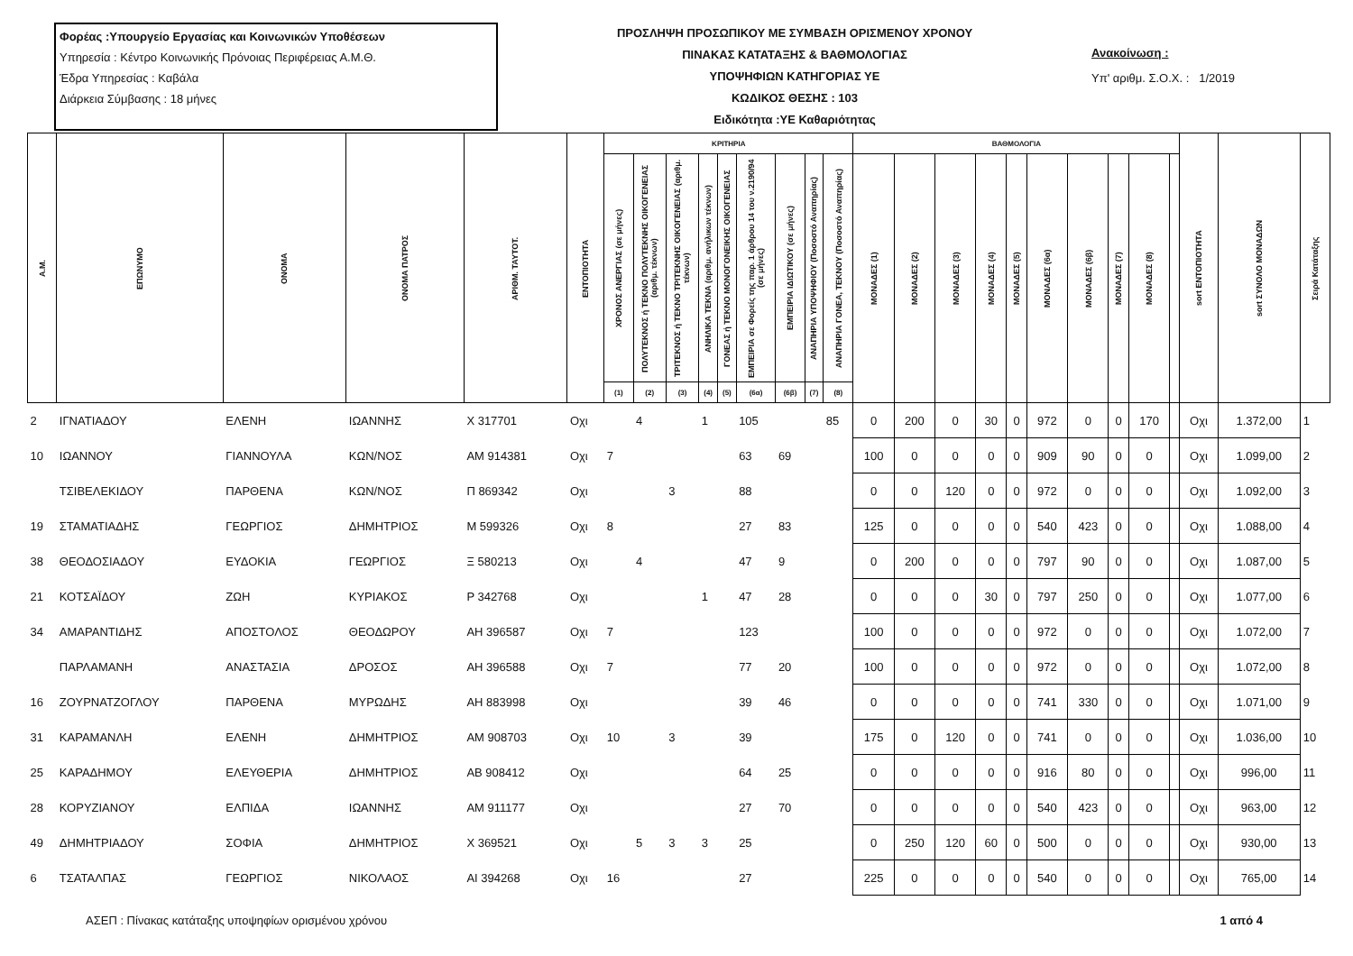Φορέας :Υπουργείο Εργασίας και Κοινωνικών Υποθέσεων
Υπηρεσία : Κέντρο Κοινωνικής Πρόνοιας Περιφέρειας Α.Μ.Θ.
Έδρα Υπηρεσίας : Καβάλα
Διάρκεια Σύμβασης : 18 μήνες
ΠΡΟΣΛΗΨΗ ΠΡΟΣΩΠΙΚΟΥ ΜΕ ΣΥΜΒΑΣΗ ΟΡΙΣΜΕΝΟΥ ΧΡΟΝΟΥ
ΠΙΝΑΚΑΣ ΚΑΤΑΤΑΞΗΣ & ΒΑΘΜΟΛΟΓΙΑΣ
ΥΠΟΨΗΦΙΩΝ ΚΑΤΗΓΟΡΙΑΣ ΥΕ
ΚΩΔΙΚΟΣ ΘΕΣΗΣ : 103
Ειδικότητα :ΥΕ Καθαριότητας
Ανακοίνωση :
Υπ' αριθμ. Σ.Ο.Χ. : 1/2019
| Α.Μ. | ΕΠΩΝΥΜΟ | ΟΝΟΜΑ | ΟΝΟΜΑ ΠΑΤΡΟΣ | ΑΡΙΘΜ. ΤΑΥΤΟΤ. | ΕΝΤΟΠΙΟΤΗΤΑ | ΚΡΙΤΗΡΙΑ | | | | | | | | | ΒΑΘΜΟΛΟΓΙΑ | | | | | | | | | | sort ΕΝΤΟΠΙΟΤΗΤΑ | sort ΣΥΝΟΛΟ ΜΟΝΑΔΩΝ | Σειρά Κατάταξης |
| --- | --- | --- | --- | --- | --- | --- | --- | --- | --- | --- | --- | --- | --- | --- | --- | --- | --- | --- | --- | --- | --- | --- | --- | --- | --- | --- | --- |
| | | | | | | ΧΡΟΝΟΣ ΑΝΕΡΓΙΑΣ (σε μήνες) | ΠΟΛΥΤΕΚΝΟΣ ή ΤΕΚΝΟ ΠΟΛΥΤΕΚΝΗΣ ΟΙΚΟΓΕΝΕΙΑΣ (αριθμ. τέκνων) | ΤΡΙΤΕΚΝΟΣ ή ΤΕΚΝΟ ΤΡΙΤΕΚΝΗΣ ΟΙΚΟΓΕΝΕΙΑΣ (αριθμ. τέκνων) | ΑΝΗΛΙΚΑ ΤΕΚΝΑ (αριθμ. ανήλικων τέκνων) | ΓΟΝΕΑΣ ή ΤΕΚΝΟ ΜΟΝΟΓΟΝΕΙΚΗΣ ΟΙΚΟΓΕΝΕΙΑΣ | ΕΜΠΕΙΡΙΑ σε Φορείς της παρ. 1 άρθρου 14 του ν.2190/94 (σε μήνες) | ΕΜΠΕΙΡΙΑ ΙΔΙΩΤΙΚΟΥ (σε μήνες) | ΑΝΑΠΗΡΙΑ ΥΠΟΨΗΦΙΟΥ (Ποσοστό Αναπηρίας) | ΑΝΑΠΗΡΙΑ ΓΟΝΕΑ, ΤΕΚΝΟΥ (Ποσοστό Αναπηρίας) | ΜΟΝΑΔΕΣ (1) | ΜΟΝΑΔΕΣ (2) | ΜΟΝΑΔΕΣ (3) | ΜΟΝΑΔΕΣ (4) | ΜΟΝΑΔΕΣ (5) | ΜΟΝΑΔΕΣ (6α) | ΜΟΝΑΔΕΣ (6β) | ΜΟΝΑΔΕΣ (7) | ΜΟΝΑΔΕΣ (8) | | | | |
| | | | | | | (1) | (2) | (3) | (4) | (5) | (6α) | (6β) | (7) | (8) | | | | | | | | | | | | | |
| 2 | ΙΓΝΑΤΙΑΔΟΥ | ΕΛΕΝΗ | ΙΩΑΝΝΗΣ | Χ 317701 | Οχι | | 4 | | 1 | | 105 | | | 85 | 0 | 200 | 0 | 30 | 0 | 972 | 0 | 0 | 170 | | Οχι | 1.372,00 | 1 |
| 10 | ΙΩΑΝΝΟΥ | ΓΙΑΝΝΟΥΛΑ | ΚΩΝ/ΝΟΣ | ΑΜ 914381 | Οχι | 7 | | | | | 63 | 69 | | | 100 | 0 | 0 | 0 | 0 | 909 | 90 | 0 | 0 | | Οχι | 1.099,00 | 2 |
| | ΤΣΙΒΕΛΕΚΙΔΟΥ | ΠΑΡΘΕΝΑ | ΚΩΝ/ΝΟΣ | Π 869342 | Οχι | | | 3 | | | 88 | | | | 0 | 0 | 120 | 0 | 0 | 972 | 0 | 0 | 0 | | Οχι | 1.092,00 | 3 |
| 19 | ΣΤΑΜΑΤΙΑΔΗΣ | ΓΕΩΡΓΙΟΣ | ΔΗΜΗΤΡΙΟΣ | Μ 599326 | Οχι | 8 | | | | | 27 | 83 | | | 125 | 0 | 0 | 0 | 0 | 540 | 423 | 0 | 0 | | Οχι | 1.088,00 | 4 |
| 38 | ΘΕΟΔΟΣΙΑΔΟΥ | ΕΥΔΟΚΙΑ | ΓΕΩΡΓΙΟΣ | Ξ 580213 | Οχι | | 4 | | | | 47 | 9 | | | 0 | 200 | 0 | 0 | 0 | 797 | 90 | 0 | 0 | | Οχι | 1.087,00 | 5 |
| 21 | ΚΟΤΣΑΪΔΟΥ | ΖΩΗ | ΚΥΡΙΑΚΟΣ | Ρ 342768 | Οχι | | | | 1 | | 47 | 28 | | | 0 | 0 | 0 | 30 | 0 | 797 | 250 | 0 | 0 | | Οχι | 1.077,00 | 6 |
| 34 | ΑΜΑΡΑΝΤΙΔΗΣ | ΑΠΟΣΤΟΛΟΣ | ΘΕΟΔΩΡΟΥ | ΑΗ 396587 | Οχι | 7 | | | | | 123 | | | | 100 | 0 | 0 | 0 | 0 | 972 | 0 | 0 | 0 | | Οχι | 1.072,00 | 7 |
| | ΠΑΡΛΑΜΑΝΗ | ΑΝΑΣΤΑΣΙΑ | ΔΡΟΣΟΣ | ΑΗ 396588 | Οχι | 7 | | | | | 77 | 20 | | | 100 | 0 | 0 | 0 | 0 | 972 | 0 | 0 | 0 | | Οχι | 1.072,00 | 8 |
| 16 | ΖΟΥΡΝΑΤΖΟΓΛΟΥ | ΠΑΡΘΕΝΑ | ΜΥΡΩΔΗΣ | ΑΗ 883998 | Οχι | | | | | | 39 | 46 | | | 0 | 0 | 0 | 0 | 0 | 741 | 330 | 0 | 0 | | Οχι | 1.071,00 | 9 |
| 31 | ΚΑΡΑΜΑΝΛΗ | ΕΛΕΝΗ | ΔΗΜΗΤΡΙΟΣ | ΑΜ 908703 | Οχι | 10 | | 3 | | | 39 | | | | 175 | 0 | 120 | 0 | 0 | 741 | 0 | 0 | 0 | | Οχι | 1.036,00 | 10 |
| 25 | ΚΑΡΑΔΗΜΟΥ | ΕΛΕΥΘΕΡΙΑ | ΔΗΜΗΤΡΙΟΣ | ΑΒ 908412 | Οχι | | | | | | 64 | 25 | | | 0 | 0 | 0 | 0 | 0 | 916 | 80 | 0 | 0 | | Οχι | 996,00 | 11 |
| 28 | ΚΟΡΥΖΙΑΝΟΥ | ΕΛΠΙΔΑ | ΙΩΑΝΝΗΣ | ΑΜ 911177 | Οχι | | | | | | 27 | 70 | | | 0 | 0 | 0 | 0 | 0 | 540 | 423 | 0 | 0 | | Οχι | 963,00 | 12 |
| 49 | ΔΗΜΗΤΡΙΑΔΟΥ | ΣΟΦΙΑ | ΔΗΜΗΤΡΙΟΣ | Χ 369521 | Οχι | | 5 | 3 | 3 | | 25 | | | | 0 | 250 | 120 | 60 | 0 | 500 | 0 | 0 | 0 | | Οχι | 930,00 | 13 |
| 6 | ΤΣΑΤΑΛΠΑΣ | ΓΕΩΡΓΙΟΣ | ΝΙΚΟΛΑΟΣ | ΑΙ 394268 | Οχι | 16 | | | | | 27 | | | | 225 | 0 | 0 | 0 | 0 | 540 | 0 | 0 | 0 | | Οχι | 765,00 | 14 |
ΑΣΕΠ : Πίνακας κατάταξης υποψηφίων ορισμένου χρόνου 1 από 4